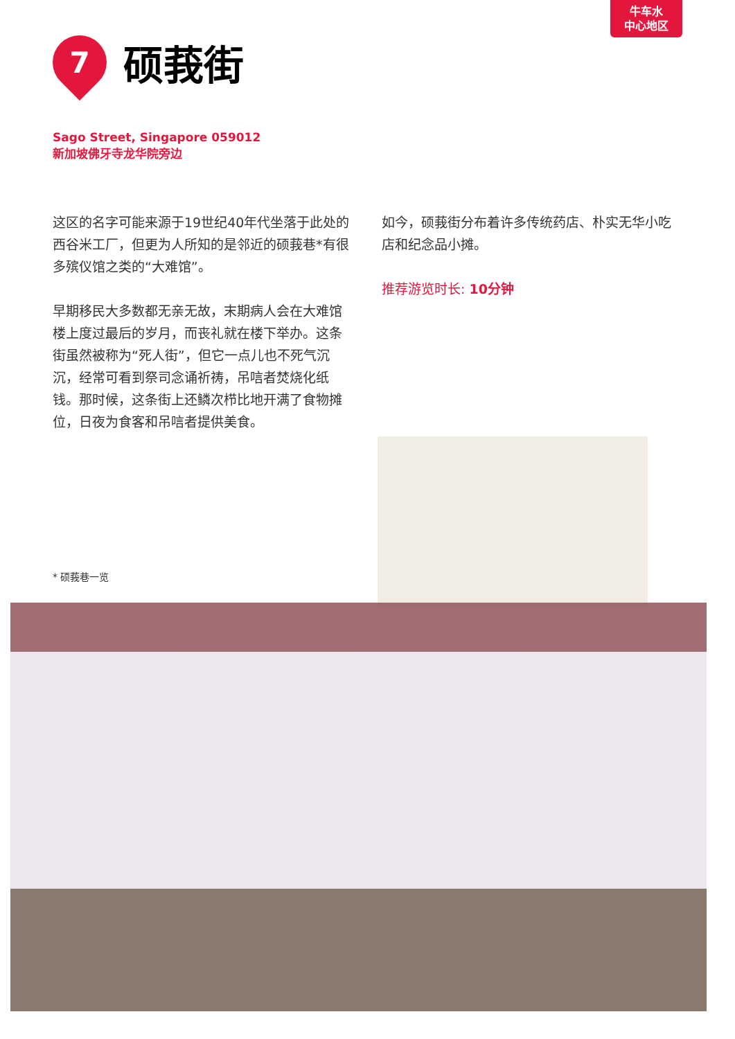牛车水
中心地区
7
硕莪街
Sago Street, Singapore 059012
新加坡佛牙寺龙华院旁边
这区的名字可能来源于19世纪40年代坐落于此处的西谷米工厂，但更为人所知的是邻近的硕莪巷*有很多殡仪馆之类的“大难馆”。
早期移民大多数都无亲无故，末期病人会在大难馆楼上度过最后的岁月，而丧礼就在楼下举办。这条街虽然被称为“死人街”，但它一点儿也不死气沉沉，经常可看到祭司念诵祈祷，吊唁者焚烧化纸钱。那时候，这条街上还鳞次栉比地开满了食物摊位，日夜为食客和吊唁者提供美食。
如今，硕莪街分布着许多传统药店、朴实无华小吃店和纪念品小摊。
推荐游览时长: 10分钟
* 硕莪巷一览